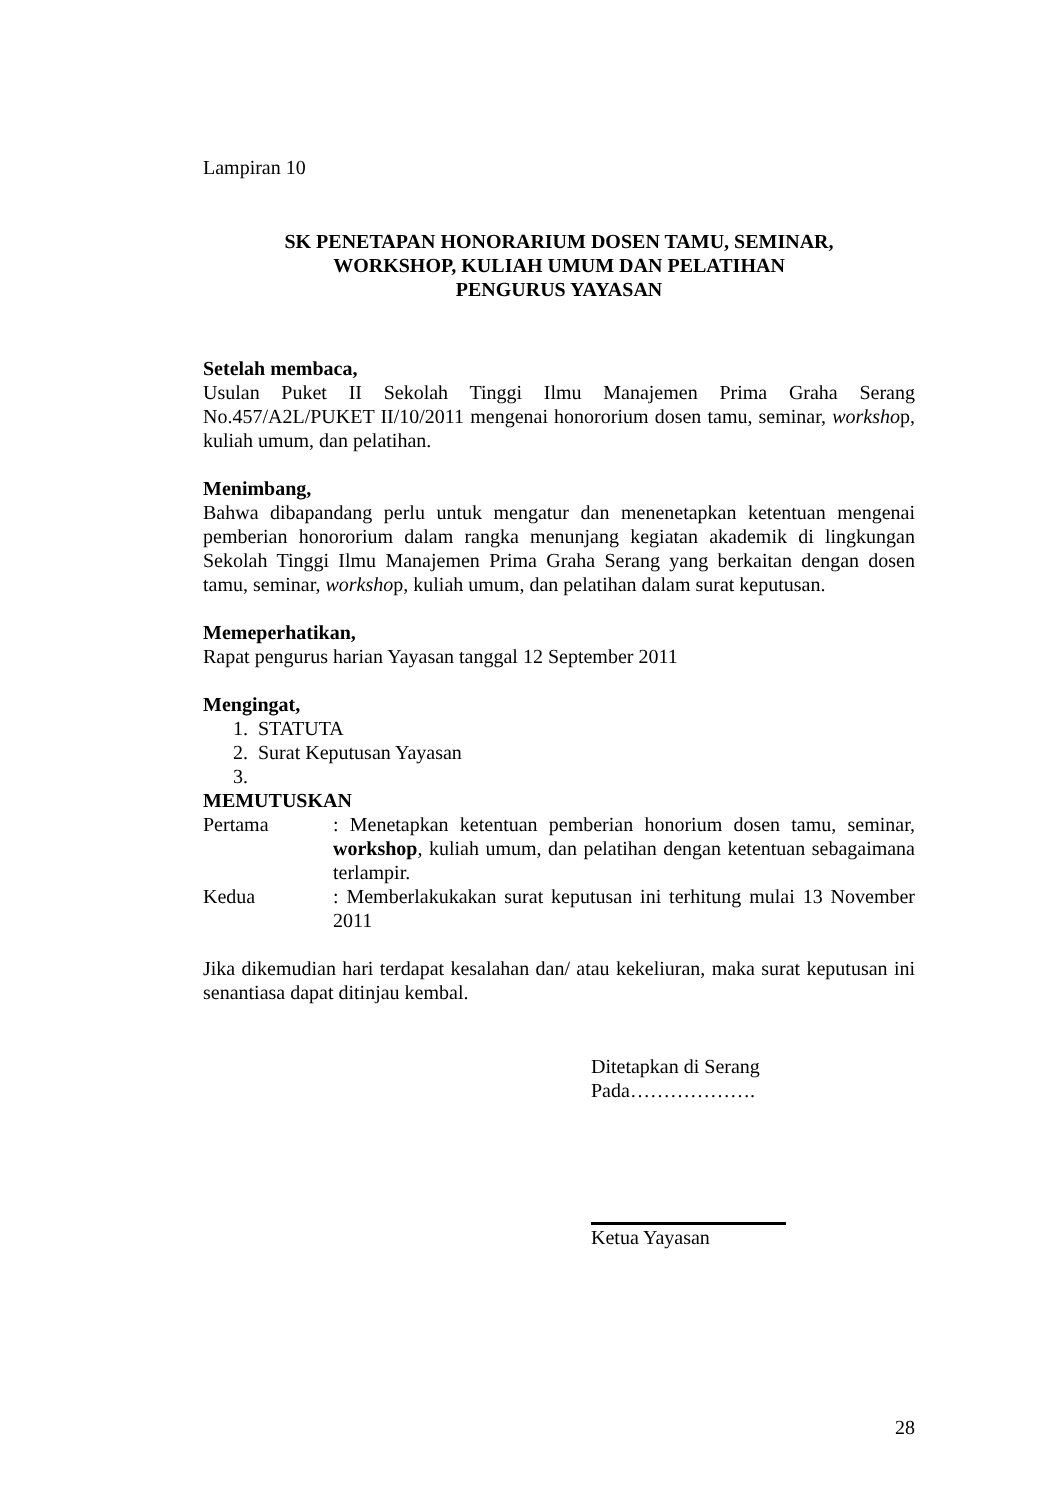Lampiran 10
SK PENETAPAN HONORARIUM DOSEN TAMU, SEMINAR,
WORKSHOP, KULIAH UMUM DAN PELATIHAN
PENGURUS YAYASAN
Setelah membaca,
Usulan Puket II Sekolah Tinggi Ilmu Manajemen Prima Graha Serang No.457/A2L/PUKET II/10/2011 mengenai honororium dosen tamu, seminar, workshop, kuliah umum, dan pelatihan.
Menimbang,
Bahwa dibapandang perlu untuk mengatur dan menenetapkan ketentuan mengenai pemberian honororium dalam rangka menunjang kegiatan akademik di lingkungan Sekolah Tinggi Ilmu Manajemen Prima Graha Serang yang berkaitan dengan dosen tamu, seminar, workshop, kuliah umum, dan pelatihan dalam surat keputusan.
Memeperhatikan,
Rapat pengurus harian Yayasan tanggal 12 September 2011
Mengingat,
1. STATUTA
2. Surat Keputusan Yayasan
3.
MEMUTUSKAN
Pertama : Menetapkan ketentuan pemberian honorium dosen tamu, seminar, workshop, kuliah umum, dan pelatihan dengan ketentuan sebagaimana terlampir.
Kedua : Memberlakukakan surat keputusan ini terhitung mulai 13 November 2011
Jika dikemudian hari terdapat kesalahan dan/ atau kekeliuran, maka surat keputusan ini senantiasa dapat ditinjau kembal.
Ditetapkan di Serang
Pada……………….
Ketua Yayasan
28